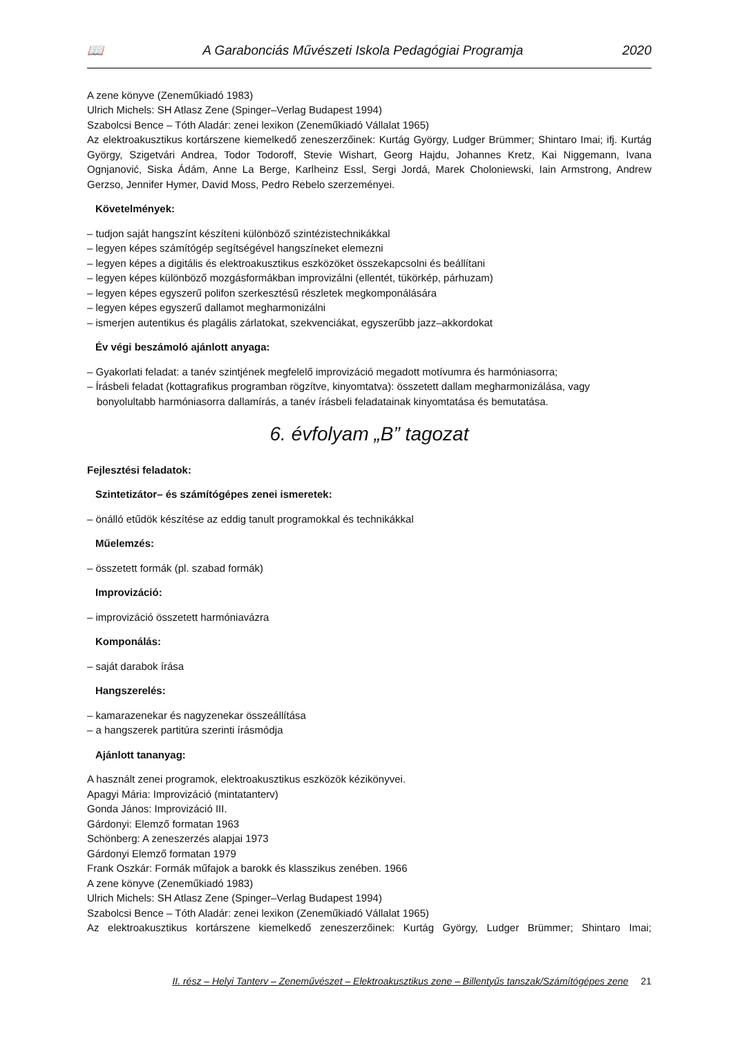📖 A Garabonciás Művészeti Iskola Pedagógiai Programja 2020
A zene könyve (Zeneműkiadó 1983)
Ulrich Michels: SH Atlasz Zene (Spinger–Verlag Budapest 1994)
Szabolcsi Bence – Tóth Aladár: zenei lexikon (Zeneműkiadó Vállalat 1965)
Az elektroakusztikus kortárszene kiemelkedő zeneszerzőinek: Kurtág György, Ludger Brümmer; Shintaro Imai; ifj. Kurtág György, Szigetvári Andrea, Todor Todoroff, Stevie Wishart, Georg Hajdu, Johannes Kretz, Kai Niggemann, Ivana Ognjanović, Siska Ádám, Anne La Berge, Karlheinz Essl, Sergi Jordá, Marek Choloniewski, Iain Armstrong, Andrew Gerzso, Jennifer Hymer, David Moss, Pedro Rebelo szerzeményei.
Követelmények:
– tudjon saját hangszínt készíteni különböző szintézistechnikákkal
– legyen képes számítógép segítségével hangszíneket elemezni
– legyen képes a digitális és elektroakusztikus eszközöket összekapcsolni és beállítani
– legyen képes különböző mozgásformákban improvizálni (ellentét, tükörkép, párhuzam)
– legyen képes egyszerű polifon szerkesztésű részletek megkomponálására
– legyen képes egyszerű dallamot megharmonizálni
– ismerjen autentikus és plagális zárlatokat, szekvenciákat, egyszerűbb jazz–akkordokat
Év végi beszámoló ajánlott anyaga:
– Gyakorlati feladat: a tanév szintjének megfelelő improvizáció megadott motívumra és harmóniasorra;
– Írásbeli feladat (kottagrafikus programban rögzítve, kinyomtatva): összetett dallam megharmonizálása, vagy bonyolultabb harmóniasorra dallamírás, a tanév írásbeli feladatainak kinyomtatása és bemutatása.
6. évfolyam „B” tagozat
Fejlesztési feladatok:
Szintetizátor– és számítógépes zenei ismeretek:
– önálló etűdök készítése az eddig tanult programokkal és technikákkal
Műelemzés:
– összetett formák (pl. szabad formák)
Improvizáció:
– improvizáció összetett harmóniavázra
Komponálás:
– saját darabok írása
Hangszerelés:
– kamarazenekar és nagyzenekar összeállítása
– a hangszerek partitúra szerinti írásmódja
Ajánlott tananyag:
A használt zenei programok, elektroakusztikus eszközök kézikönyvei.
Apagyi Mária: Improvizáció (mintatanterv)
Gonda János: Improvizáció III.
Gárdonyi: Elemző formatan 1963
Schönberg: A zeneszerzés alapjai 1973
Gárdonyi Elemző formatan 1979
Frank Oszkár: Formák műfajok a barokk és klasszikus zenében. 1966
A zene könyve (Zeneműkiadó 1983)
Ulrich Michels: SH Atlasz Zene (Spinger–Verlag Budapest 1994)
Szabolcsi Bence – Tóth Aladár: zenei lexikon (Zeneműkiadó Vállalat 1965)
Az elektroakusztikus kortárszene kiemelkedő zeneszerzőinek: Kurtág György, Ludger Brümmer; Shintaro Imai;
II. rész – Helyi Tanterv – Zeneművészet – Elektroakusztikus zene – Billentyűs tanszak/Számítógépes zene 21